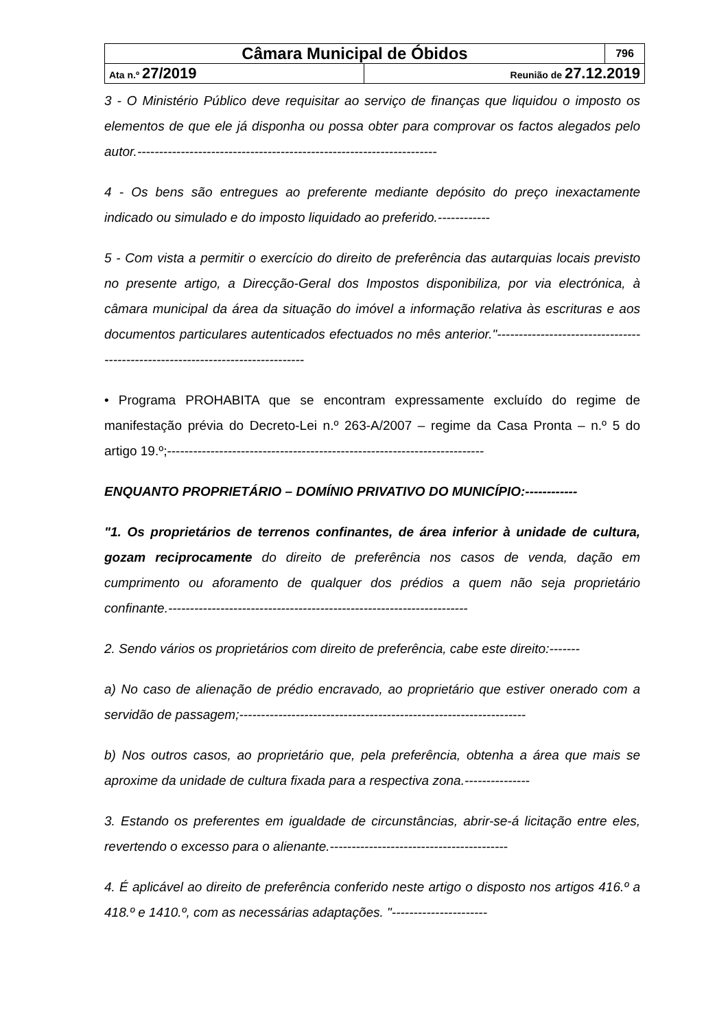| Câmara Municipal de Óbidos | | 796 |
| Ata n.º 27/2019 | Reunião de 27.12.2019 | |
3 - O Ministério Público deve requisitar ao serviço de finanças que liquidou o imposto os elementos de que ele já disponha ou possa obter para comprovar os factos alegados pelo autor.---------------------------------------------------------------------
4 - Os bens são entregues ao preferente mediante depósito do preço inexactamente indicado ou simulado e do imposto liquidado ao preferido.------------
5 - Com vista a permitir o exercício do direito de preferência das autarquias locais previsto no presente artigo, a Direcção-Geral dos Impostos disponibiliza, por via electrónica, à câmara municipal da área da situação do imóvel a informação relativa às escrituras e aos documentos particulares autenticados efectuados no mês anterior."-------------------------------------------------------------------------------
• Programa PROHABITA que se encontram expressamente excluído do regime de manifestação prévia do Decreto-Lei n.º 263-A/2007 – regime da Casa Pronta – n.º 5 do artigo 19.º;-------------------------------------------------------------------------
ENQUANTO PROPRIETÁRIO – DOMÍNIO PRIVATIVO DO MUNICÍPIO:------------
"1. Os proprietários de terrenos confinantes, de área inferior à unidade de cultura, gozam reciprocamente do direito de preferência nos casos de venda, dação em cumprimento ou aforamento de qualquer dos prédios a quem não seja proprietário confinante.---------------------------------------------------------------------
2. Sendo vários os proprietários com direito de preferência, cabe este direito:-------
a) No caso de alienação de prédio encravado, ao proprietário que estiver onerado com a servidão de passagem;------------------------------------------------------------------
b) Nos outros casos, ao proprietário que, pela preferência, obtenha a área que mais se aproxime da unidade de cultura fixada para a respectiva zona.---------------
3. Estando os preferentes em igualdade de circunstâncias, abrir-se-á licitação entre eles, revertendo o excesso para o alienante.-----------------------------------------
4. É aplicável ao direito de preferência conferido neste artigo o disposto nos artigos 416.º a 418.º e 1410.º, com as necessárias adaptações. "----------------------